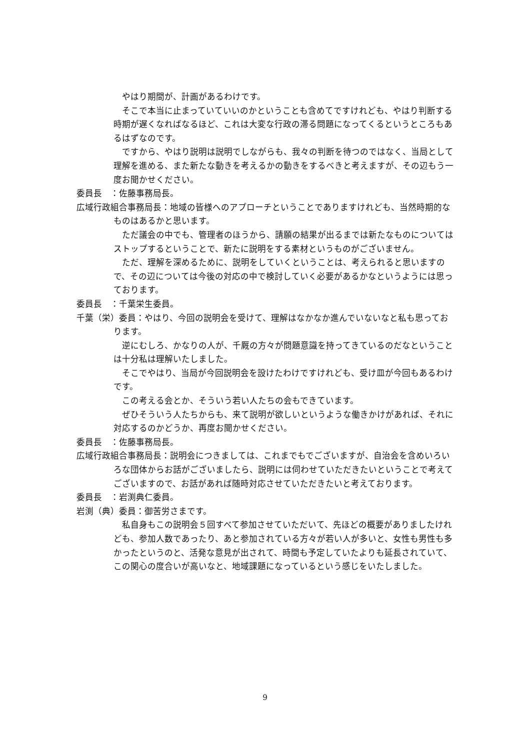やはり期間が、計画があるわけです。
そこで本当に止まっていていいのかということも含めてですけれども、やはり判断する時期が遅くなればなるほど、これは大変な行政の滞る問題になってくるというところもあるはずなのです。
ですから、やはり説明は説明でしながらも、我々の判断を待つのではなく、当局として理解を進める、また新たな動きを考えるかの動きをするべきと考えますが、その辺もう一度お聞かせください。
委員長　：佐藤事務局長。
広域行政組合事務局長：地域の皆様へのアプローチということでありますけれども、当然時期的なものはあるかと思います。
ただ議会の中でも、管理者のほうから、請願の結果が出るまでは新たなものについてはストップするということで、新たに説明をする素材というものがございません。
ただ、理解を深めるために、説明をしていくということは、考えられると思いますので、その辺については今後の対応の中で検討していく必要があるかなというようには思っております。
委員長　：千葉栄生委員。
千葉（栄）委員：やはり、今回の説明会を受けて、理解はなかなか進んでいないなと私も思っております。
逆にむしろ、かなりの人が、千厩の方々が問題意識を持ってきているのだなということは十分私は理解いたしました。
そこでやはり、当局が今回説明会を設けたわけですけれども、受け皿が今回もあるわけです。
この考える会とか、そういう若い人たちの会もできています。
ぜひそういう人たちからも、来て説明が欲しいというような働きかけがあれば、それに対応するのかどうか、再度お聞かせください。
委員長　：佐藤事務局長。
広域行政組合事務局長：説明会につきましては、これまでもでございますが、自治会を含めいろいろな団体からお話がございましたら、説明には伺わせていただきたいということで考えてございますので、お話があれば随時対応させていただきたいと考えております。
委員長　：岩渕典仁委員。
岩渕（典）委員：御苦労さまです。
私自身もこの説明会５回すべて参加させていただいて、先ほどの概要がありましたけれども、参加人数であったり、あと参加されている方々が若い人が多いと、女性も男性も多かったというのと、活発な意見が出されて、時間も予定していたよりも延長されていて、この関心の度合いが高いなと、地域課題になっているという感じをいたしました。
9